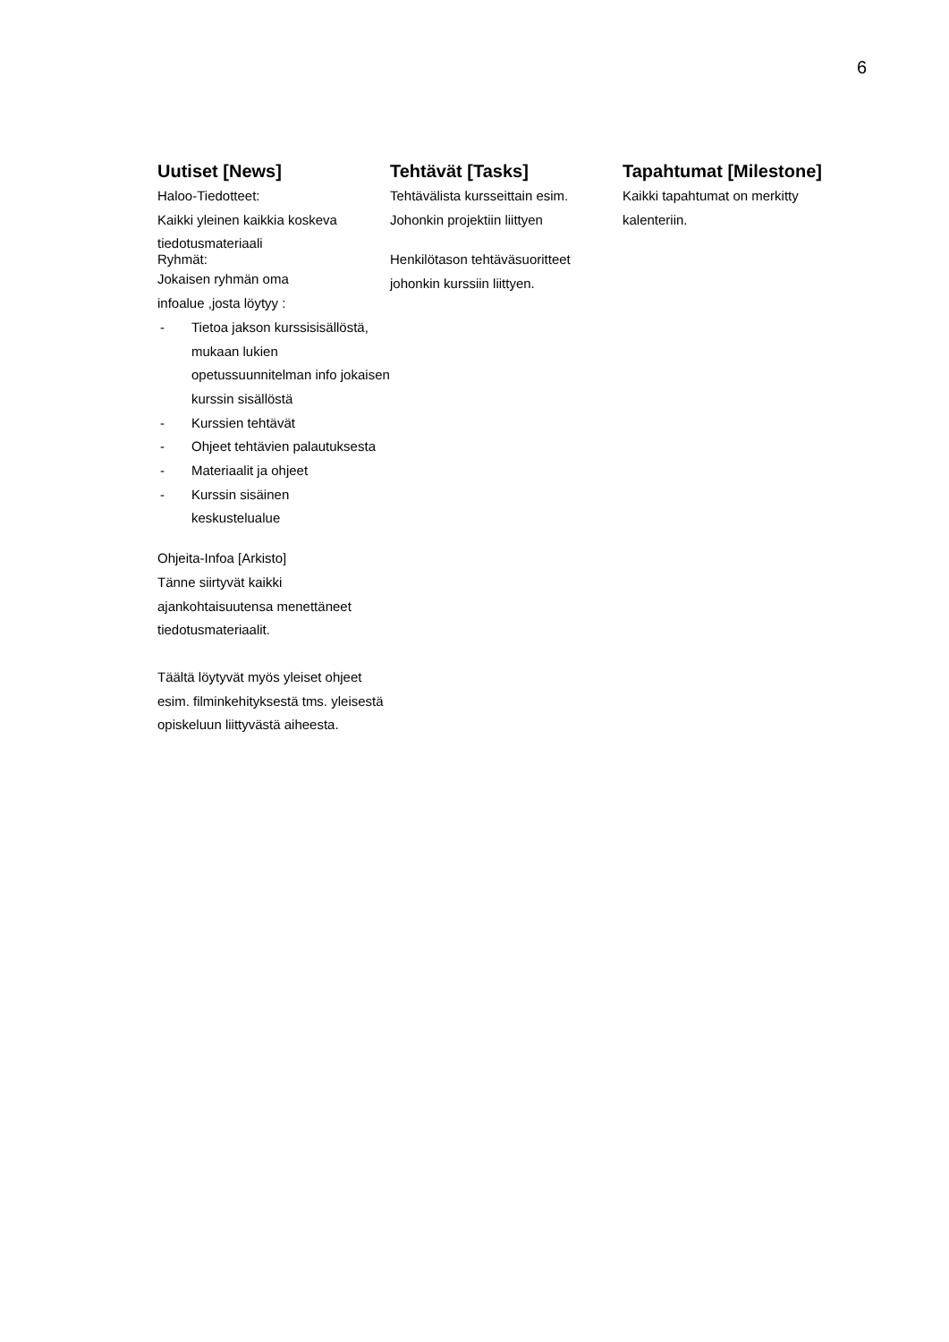6
Uutiset [News]
Haloo-Tiedotteet:
Kaikki yleinen kaikkia koskeva
tiedotusmateriaali
Ryhmät:
Jokaisen ryhmän oma
infoalue ,josta löytyy :
- Tietoa jakson kurssisisällöstä, mukaan lukien opetussuunnitelman info jokaisen kurssin sisällöstä
- Kurssien tehtävät
- Ohjeet tehtävien palautuksesta
- Materiaalit ja ohjeet
- Kurssin sisäinen
keskustelualue
Ohjeita-Infoa [Arkisto]
Tänne siirtyvät kaikki ajankohtaisuutensa menettäneet tiedotusmateriaalit.
Täältä löytyvät myös yleiset ohjeet esim. filminkehityksestä tms. yleisestä opiskeluun liittyvästä aiheesta.
Tehtävät [Tasks]
Tehtävälista kursseittain esim.
Johonkin projektiin liittyen
Henkilötason tehtäväsuoritteet johonkin kurssiin liittyen.
Tapahtumat [Milestone]
Kaikki tapahtumat on merkitty kalenteriin.